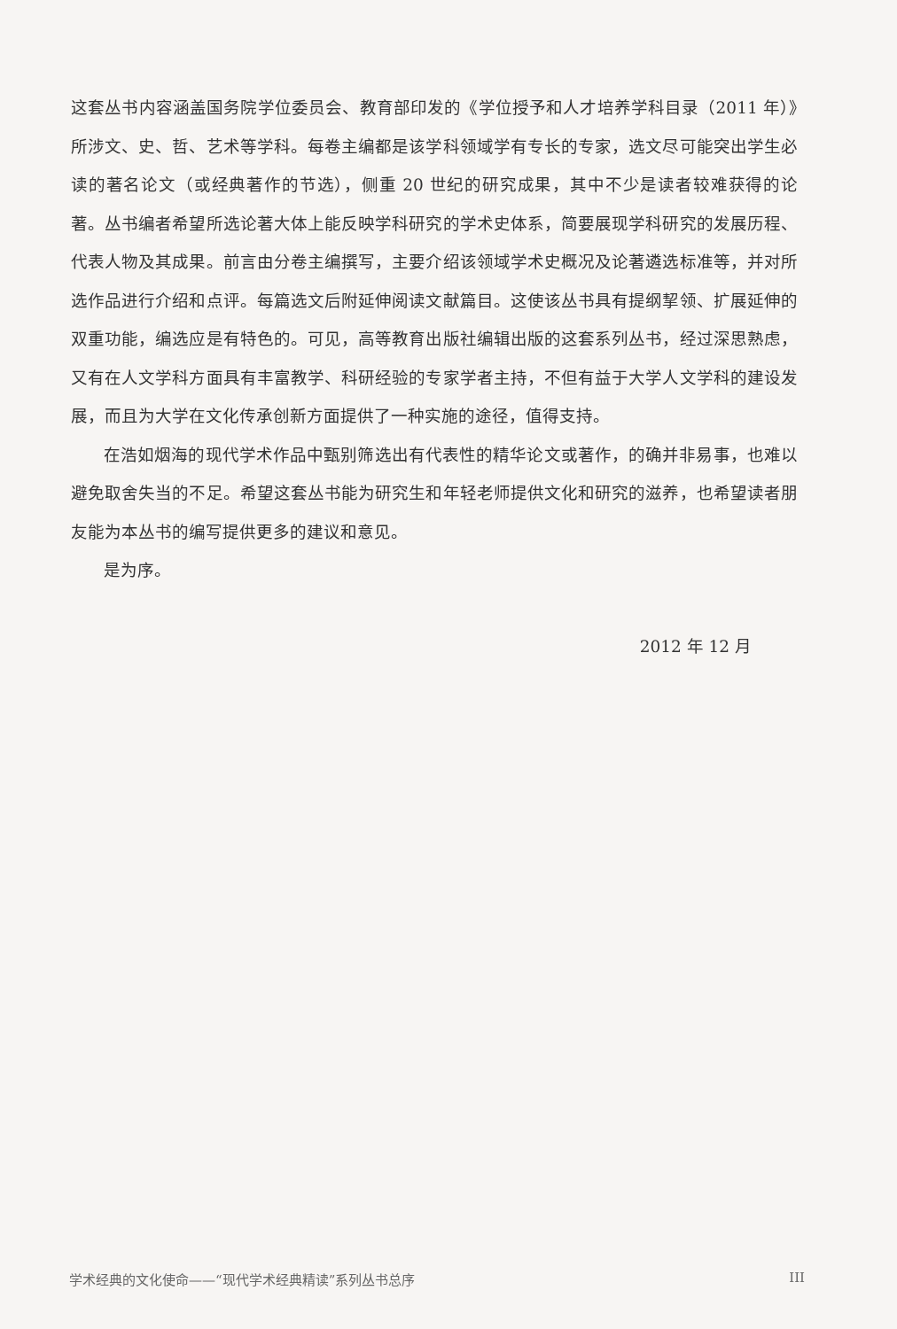这套丛书内容涵盖国务院学位委员会、教育部印发的《学位授予和人才培养学科目录（2011 年）》所涉文、史、哲、艺术等学科。每卷主编都是该学科领域学有专长的专家，选文尽可能突出学生必读的著名论文（或经典著作的节选），侧重 20 世纪的研究成果，其中不少是读者较难获得的论著。丛书编者希望所选论著大体上能反映学科研究的学术史体系，简要展现学科研究的发展历程、代表人物及其成果。前言由分卷主编撰写，主要介绍该领域学术史概况及论著遴选标准等，并对所选作品进行介绍和点评。每篇选文后附延伸阅读文献篇目。这使该丛书具有提纲挈领、扩展延伸的双重功能，编选应是有特色的。可见，高等教育出版社编辑出版的这套系列丛书，经过深思熟虑，又有在人文学科方面具有丰富教学、科研经验的专家学者主持，不但有益于大学人文学科的建设发展，而且为大学在文化传承创新方面提供了一种实施的途径，值得支持。
在浩如烟海的现代学术作品中甄别筛选出有代表性的精华论文或著作，的确并非易事，也难以避免取舍失当的不足。希望这套丛书能为研究生和年轻老师提供文化和研究的滋养，也希望读者朋友能为本丛书的编写提供更多的建议和意见。
是为序。
2012 年 12 月
学术经典的文化使命——“现代学术经典精读”系列丛书总序 III